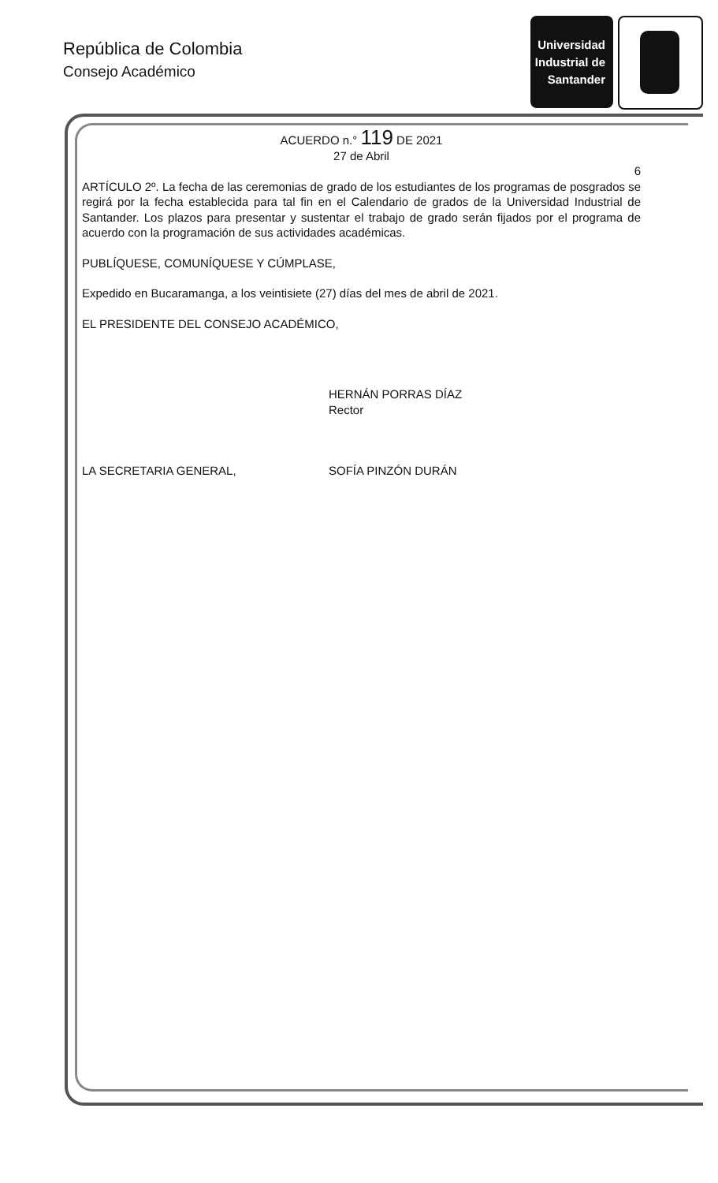República de Colombia
Consejo Académico
Universidad
Industrial de
Santander
ACUERDO n.° 119 DE 2021
27 de Abril
6
ARTÍCULO 2º. La fecha de las ceremonias de grado de los estudiantes de los programas de posgrados se regirá por la fecha establecida para tal fin en el Calendario de grados de la Universidad Industrial de Santander. Los plazos para presentar y sustentar el trabajo de grado serán fijados por el programa de acuerdo con la programación de sus actividades académicas.
PUBLÍQUESE, COMUNÍQUESE Y CÚMPLASE,
Expedido en Bucaramanga, a los veintisiete (27) días del mes de abril de 2021.
EL PRESIDENTE DEL CONSEJO ACADÉMICO,
HERNÁN PORRAS DÍAZ
Rector
LA SECRETARIA GENERAL, SOFÍA PINZÓN DURÁN